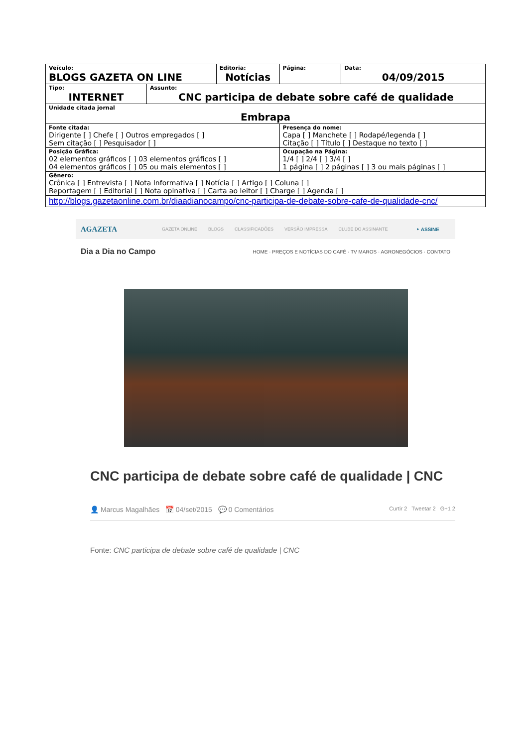| Veículo: BLOGS GAZETA ON LINE | Editoria: Notícias | Página: | Data: 04/09/2015 |
| / Tipo: INTERNET / Assunto: CNC participa de debate sobre café de qualidade / | | | |
| Unidade citada jornal Embrapa | | | |
| Fonte citada: Dirigente [ ] Chefe [ ] Outros empregados [ ] Sem citação [ ] Pesquisador [ ] | | Presença do nome: Capa [ ] Manchete [ ] Rodapé/legenda [ ] Citação [ ] Título [ ] Destaque no texto [ ] | |
| Posição Gráfica: 02 elementos gráficos [ ] 03 elementos gráficos [ ] 04 elementos gráficos [ ] 05 ou mais elementos [ ] | | Ocupação na Página: 1/4 [ ] 2/4 [ ] 3/4 [ ] 1 página [ ] 2 páginas [ ] 3 ou mais páginas [ ] | |
| Gênero: Crônica [ ] Entrevista [ ] Nota Informativa [ ] Notícia [ ] Artigo [ ] Coluna [ ] Reportagem [ ] Editorial [ ] Nota opinativa [ ] Carta ao leitor [ ] Charge [ ] Agenda [ ] | | | |
| http://blogs.gazetaonline.com.br/diaadianocampo/cnc-participa-de-debate-sobre-cafe-de-qualidade-cnc/ | | | |
AGAZETA GAZETA ONLINE BLOGS CLASSIFICADÕES VERSÃO IMPRESSA CLUBE DO ASSINANTE ‣ ASSINE
Dia a Dia no Campo HOME · PREÇOS E NOTÍCIAS DO CAFÉ · TV MAROS · AGRONEGÓCIOS · CONTATO
CNC participa de debate sobre café de qualidade | CNC
👤 Marcus Magalhães 📅 04/set/2015 💬 0 Comentários Curtir 2 Tweetar 2 G+1 2
Fonte: CNC participa de debate sobre café de qualidade | CNC